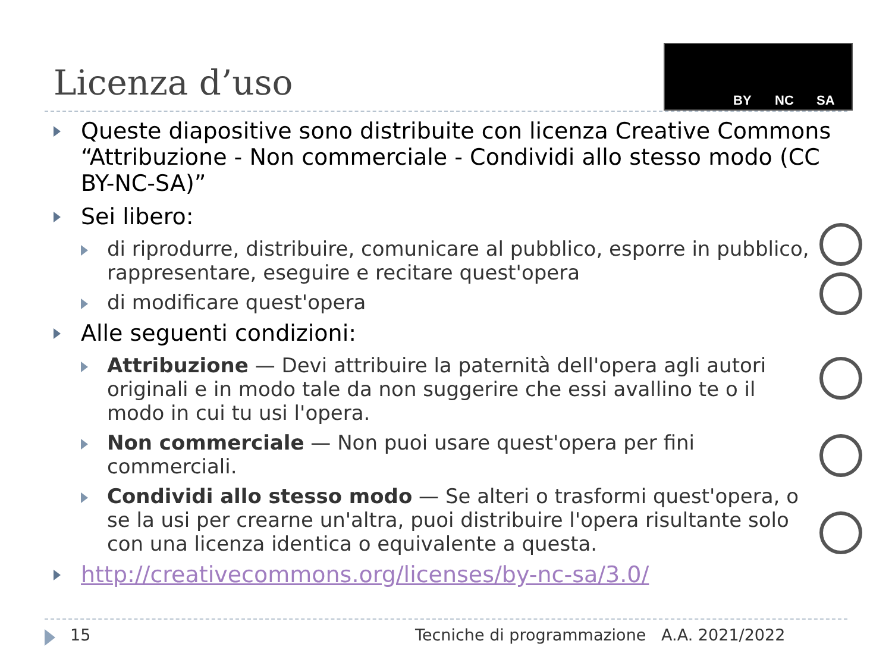Licenza d’uso
BY NC SA
Queste diapositive sono distribuite con licenza Creative Commons “Attribuzione - Non commerciale - Condividi allo stesso modo (CC BY-NC-SA)”
Sei libero:
di riprodurre, distribuire, comunicare al pubblico, esporre in pubblico, rappresentare, eseguire e recitare quest'opera
di modificare quest'opera
Alle seguenti condizioni:
Attribuzione — Devi attribuire la paternità dell'opera agli autori originali e in modo tale da non suggerire che essi avallino te o il modo in cui tu usi l'opera.
Non commerciale — Non puoi usare quest'opera per fini commerciali.
Condividi allo stesso modo — Se alteri o trasformi quest'opera, o se la usi per crearne un'altra, puoi distribuire l'opera risultante solo con una licenza identica o equivalente a questa.
http://creativecommons.org/licenses/by-nc-sa/3.0/
15
Tecniche di programmazione A.A. 2021/2022